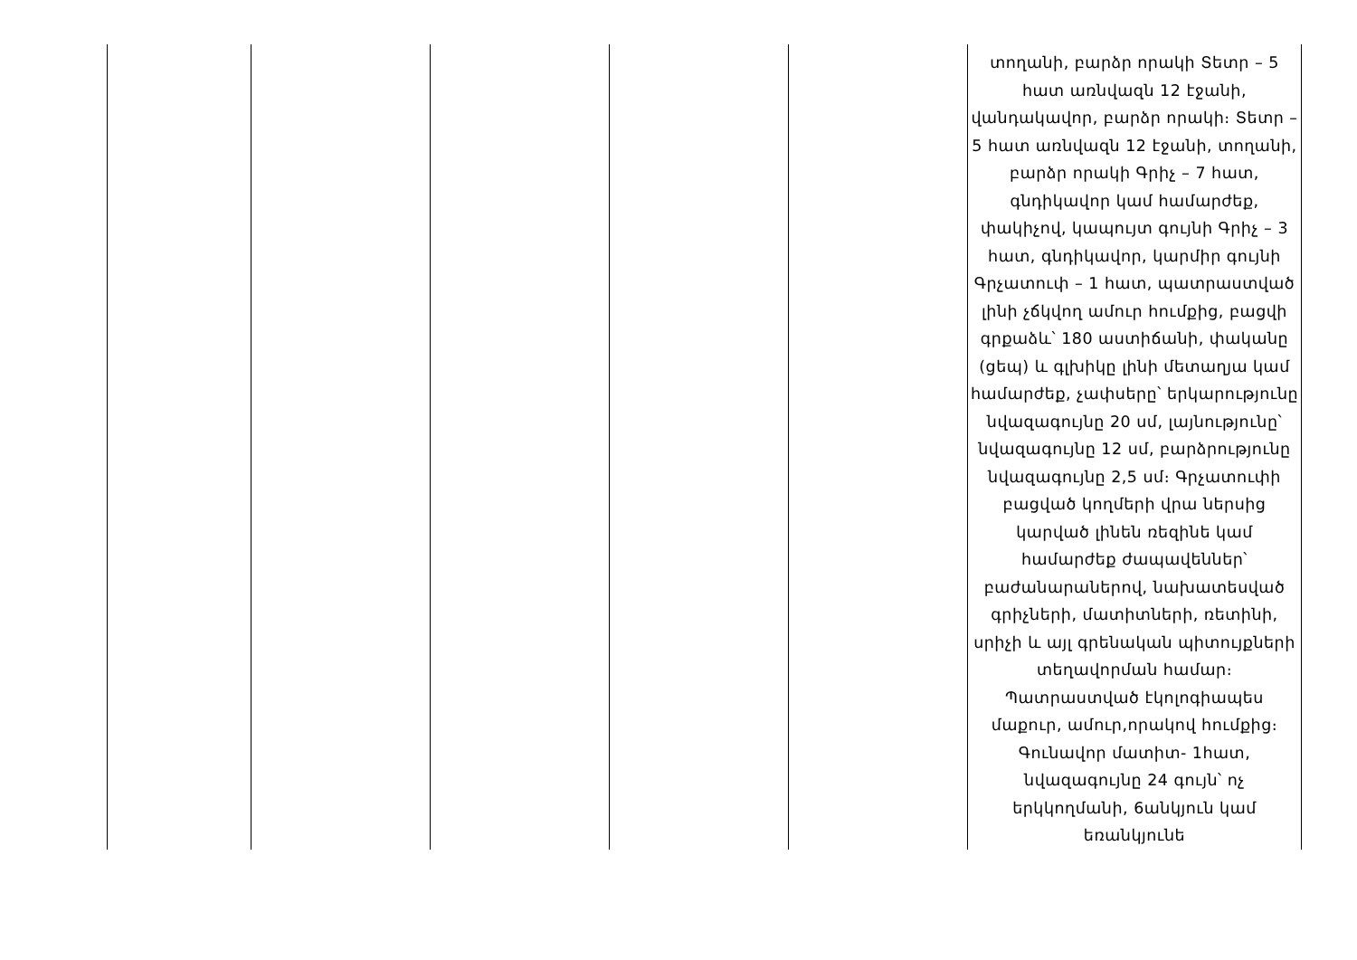| | | | | | տողանի, բարձր որակի Տետր – 5 հատ առնվազն 12 էջանի, վանդակավոր, բարձր որակի։ Տետր – 5 հատ առնվազն 12 էջանի, տողանի, բարձր որակի Գրիչ – 7 հատ, գնդիկավոր կամ համարժեք, փակիչով, կապույտ գույնի Գրիչ – 3 հատ, գնդիկավոր, կարմիր գույնի Գրչատուփ – 1 հատ, պատրաստված լինի չճկվող ամուր հումքից, բացվի գրքաձև՝ 180 աստիճանի, փականը (ցեպ) և գլխիկը լինի մետաղյա կամ համարժեք, չափսերը՝ երկարությունը նվազագույնը 20 սմ, լայնությունը՝ նվազագույնը 12 սմ, բարձրությունը նվազագույնը 2,5 սմ։ Գրչատուփի բացված կողմերի վրա ներսից կարված լինեն ռեզինե կամ համարժեք ժապավեններ՝ բաժանարաներով, նախատեսված գրիչների, մատիտների, ռետինի, սրիչի և այլ գրենական պիտույքների տեղավորման համար։ Պատրաստված էկոլոգիապես մաքուր, ամուր,որակով հումքից։ Գունավոր մատիտ- 1հատ, նվազագույնը 24 գույն՝ ոչ երկկողմանի, 6անկյուն կամ եռանկյունե |